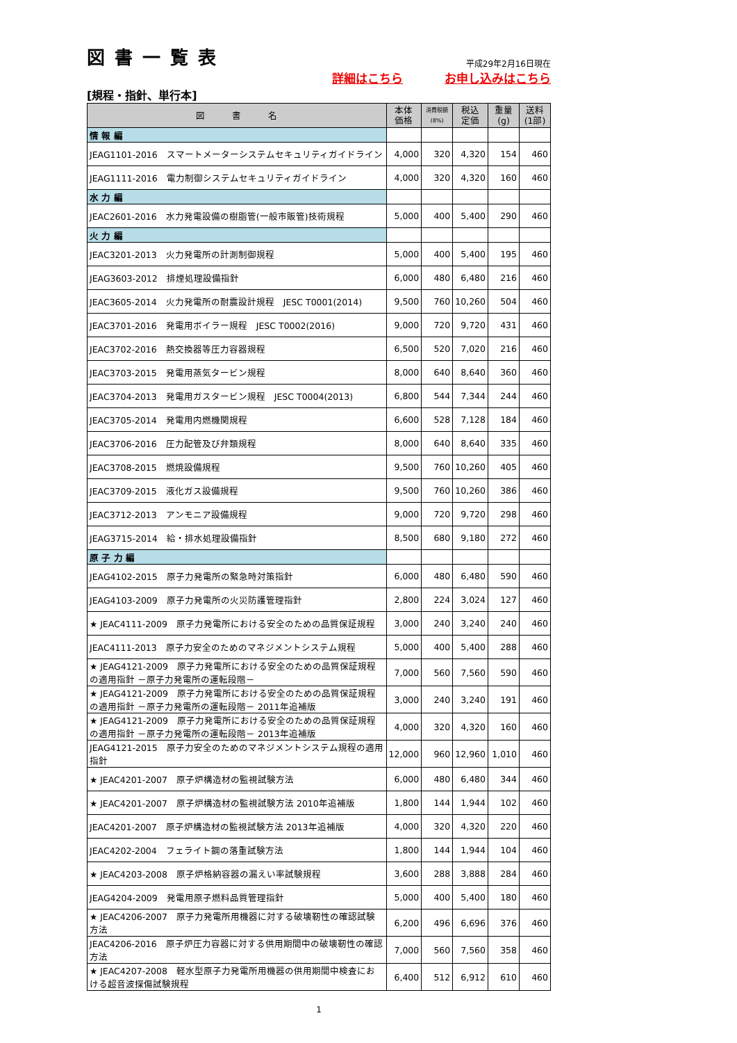図書一覧表
平成29年2月16日現在
詳細はこちら お申し込みはこちら
[規程・指針、単行本]
| 図 書 名 | 本体 価格 | 消費税額 (8%) | 税込 定価 | 重量 (g) | 送料 (1部) |
| --- | --- | --- | --- | --- | --- |
| 情 報 編 | | | | | |
| JEAG1101-2016 スマートメーターシステムセキュリティガイドライン | 4,000 | 320 | 4,320 | 154 | 460 |
| JEAG1111-2016 電力制御システムセキュリティガイドライン | 4,000 | 320 | 4,320 | 160 | 460 |
| 水 力 編 | | | | | |
| JEAC2601-2016 水力発電設備の樹脂管(一般市販管)技術規程 | 5,000 | 400 | 5,400 | 290 | 460 |
| 火 力 編 | | | | | |
| JEAC3201-2013 火力発電所の計測制御規程 | 5,000 | 400 | 5,400 | 195 | 460 |
| JEAG3603-2012 排煙処理設備指針 | 6,000 | 480 | 6,480 | 216 | 460 |
| JEAC3605-2014 火力発電所の耐震設計規程 JESC T0001(2014) | 9,500 | 760 | 10,260 | 504 | 460 |
| JEAC3701-2016 発電用ボイラー規程 JESC T0002(2016) | 9,000 | 720 | 9,720 | 431 | 460 |
| JEAC3702-2016 熱交換器等圧力容器規程 | 6,500 | 520 | 7,020 | 216 | 460 |
| JEAC3703-2015 発電用蒸気タービン規程 | 8,000 | 640 | 8,640 | 360 | 460 |
| JEAC3704-2013 発電用ガスタービン規程 JESC T0004(2013) | 6,800 | 544 | 7,344 | 244 | 460 |
| JEAC3705-2014 発電用内燃機関規程 | 6,600 | 528 | 7,128 | 184 | 460 |
| JEAC3706-2016 圧力配管及び弁類規程 | 8,000 | 640 | 8,640 | 335 | 460 |
| JEAC3708-2015 燃焼設備規程 | 9,500 | 760 | 10,260 | 405 | 460 |
| JEAC3709-2015 液化ガス設備規程 | 9,500 | 760 | 10,260 | 386 | 460 |
| JEAC3712-2013 アンモニア設備規程 | 9,000 | 720 | 9,720 | 298 | 460 |
| JEAG3715-2014 給・排水処理設備指針 | 8,500 | 680 | 9,180 | 272 | 460 |
| 原 子 力 編 | | | | | |
| JEAG4102-2015 原子力発電所の緊急時対策指針 | 6,000 | 480 | 6,480 | 590 | 460 |
| JEAG4103-2009 原子力発電所の火災防護管理指針 | 2,800 | 224 | 3,024 | 127 | 460 |
| ★ JEAC4111-2009 原子力発電所における安全のための品質保証規程 | 3,000 | 240 | 3,240 | 240 | 460 |
| JEAC4111-2013 原子力安全のためのマネジメントシステム規程 | 5,000 | 400 | 5,400 | 288 | 460 |
| ★ JEAG4121-2009 原子力発電所における安全のための品質保証規程の適用指針 －原子力発電所の運転段階－ | 7,000 | 560 | 7,560 | 590 | 460 |
| ★ JEAG4121-2009 原子力発電所における安全のための品質保証規程の適用指針 －原子力発電所の運転段階－ 2011年追補版 | 3,000 | 240 | 3,240 | 191 | 460 |
| ★ JEAG4121-2009 原子力発電所における安全のための品質保証規程の適用指針 －原子力発電所の運転段階－ 2013年追補版 | 4,000 | 320 | 4,320 | 160 | 460 |
| JEAG4121-2015 原子力安全のためのマネジメントシステム規程の適用指針 | 12,000 | 960 | 12,960 | 1,010 | 460 |
| ★ JEAC4201-2007 原子炉構造材の監視試験方法 | 6,000 | 480 | 6,480 | 344 | 460 |
| ★ JEAC4201-2007 原子炉構造材の監視試験方法 2010年追補版 | 1,800 | 144 | 1,944 | 102 | 460 |
| JEAC4201-2007 原子炉構造材の監視試験方法 2013年追補版 | 4,000 | 320 | 4,320 | 220 | 460 |
| JEAC4202-2004 フェライト鋼の落重試験方法 | 1,800 | 144 | 1,944 | 104 | 460 |
| ★ JEAC4203-2008 原子炉格納容器の漏えい率試験規程 | 3,600 | 288 | 3,888 | 284 | 460 |
| JEAG4204-2009 発電用原子燃料品質管理指針 | 5,000 | 400 | 5,400 | 180 | 460 |
| ★ JEAC4206-2007 原子力発電所用機器に対する破壊靭性の確認試験方法 | 6,200 | 496 | 6,696 | 376 | 460 |
| JEAC4206-2016 原子炉圧力容器に対する供用期間中の破壊靭性の確認方法 | 7,000 | 560 | 7,560 | 358 | 460 |
| ★ JEAC4207-2008 軽水型原子力発電所用機器の供用期間中検査における超音波探傷試験規程 | 6,400 | 512 | 6,912 | 610 | 460 |
1